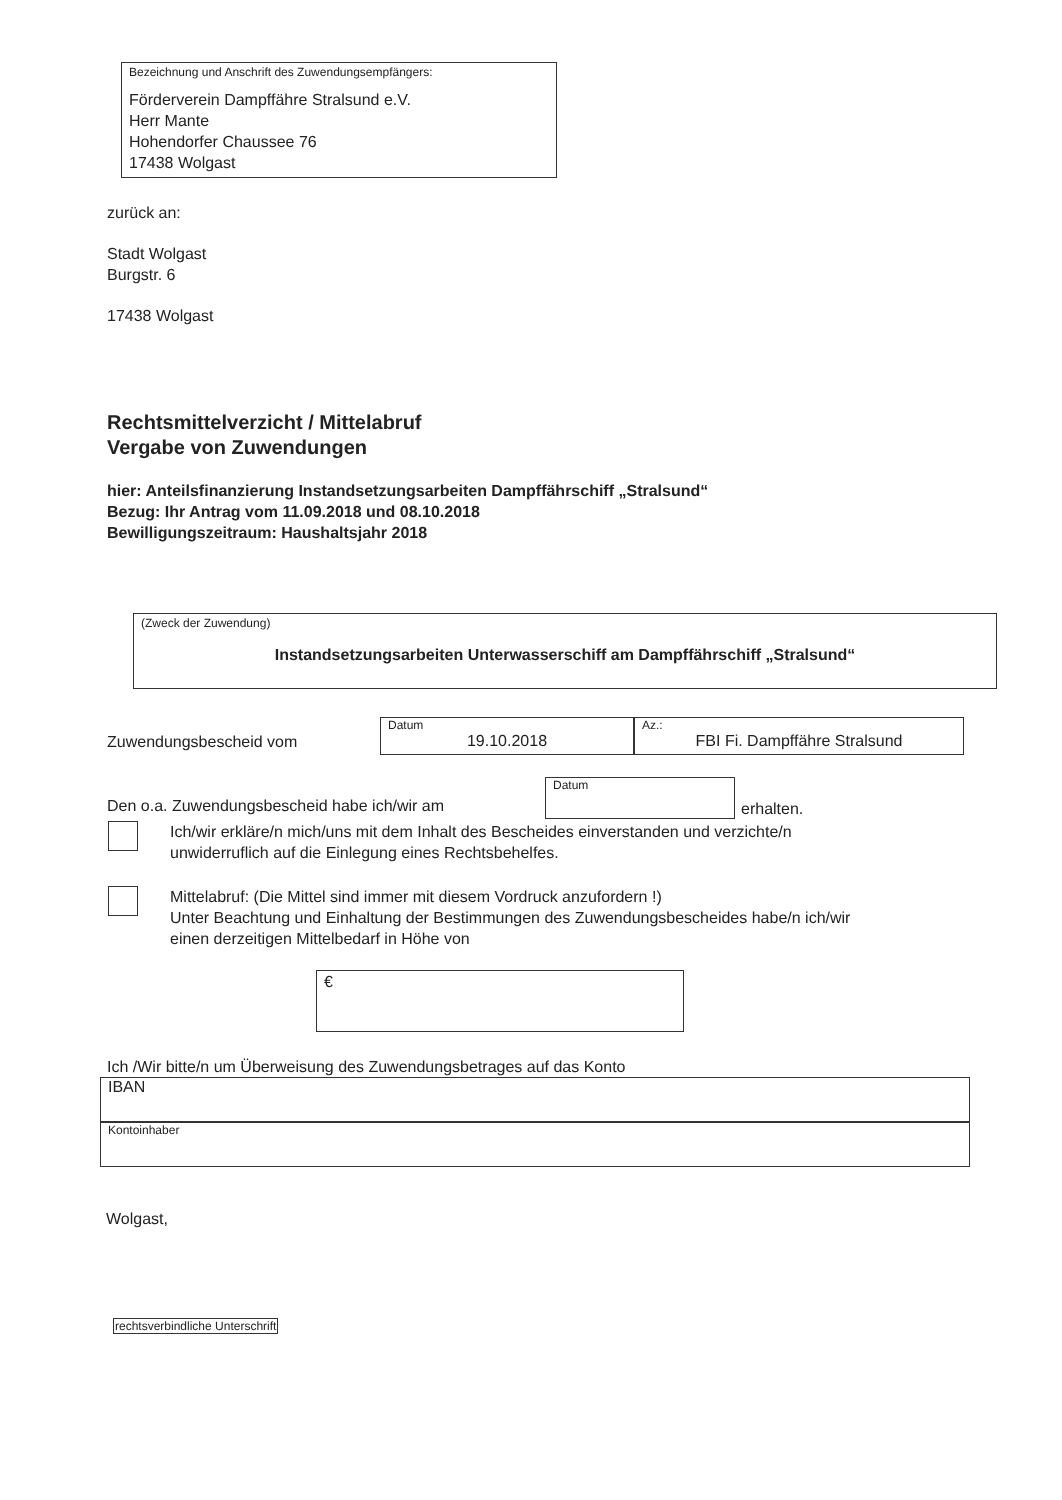Bezeichnung und Anschrift des Zuwendungsempfängers:
Förderverein Dampffähre Stralsund e.V.
Herr Mante
Hohendorfer Chaussee 76
17438 Wolgast
zurück an:
Stadt Wolgast
Burgstr. 6
17438 Wolgast
Rechtsmittelverzicht / Mittelabruf
Vergabe von Zuwendungen
hier: Anteilsfinanzierung Instandsetzungsarbeiten Dampffährschiff „Stralsund“
Bezug: Ihr Antrag vom 11.09.2018 und 08.10.2018
Bewilligungszeitraum: Haushaltsjahr 2018
(Zweck der Zuwendung)
Instandsetzungsarbeiten Unterwasserschiff am Dampffährschiff „Stralsund“
Zuwendungsbescheid vom
Datum
19.10.2018
Az.:
FBI Fi. Dampffähre Stralsund
Den o.a. Zuwendungsbescheid habe ich/wir am
Datum
erhalten.
Ich/wir erkläre/n mich/uns mit dem Inhalt des Bescheides einverstanden und verzichte/n
unwiderruflich auf die Einlegung eines Rechtsbehelfes.
Mittelabruf: (Die Mittel sind immer mit diesem Vordruck anzufordern !)
Unter Beachtung und Einhaltung der Bestimmungen des Zuwendungsbescheides habe/n ich/wir
einen derzeitigen Mittelbedarf in Höhe von
€
Ich /Wir bitte/n um Überweisung des Zuwendungsbetrages auf das Konto
IBAN
Kontoinhaber
Wolgast,
rechtsverbindliche Unterschrift